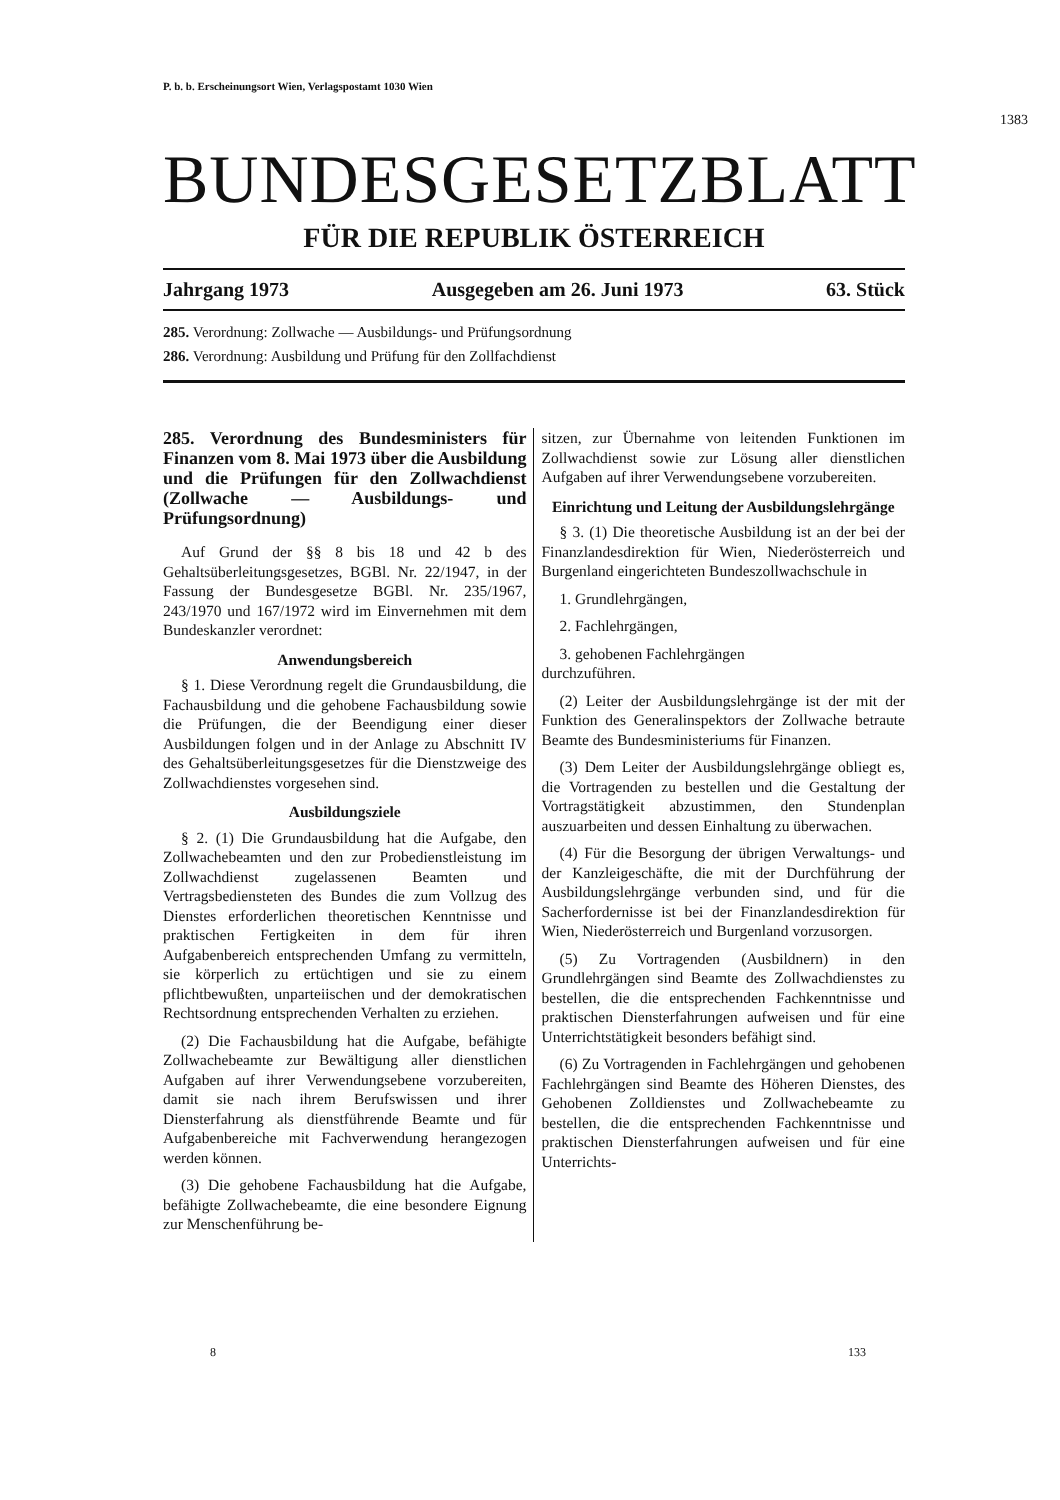P. b. b. Erscheinungsort Wien, Verlagspostamt 1030 Wien
1383
BUNDESGESETZBLATT
FÜR DIE REPUBLIK ÖSTERREICH
Jahrgang 1973 Ausgegeben am 26. Juni 1973 63. Stück
285. Verordnung: Zollwache — Ausbildungs- und Prüfungsordnung
286. Verordnung: Ausbildung und Prüfung für den Zollfachdienst
285. Verordnung des Bundesministers für Finanzen vom 8. Mai 1973 über die Ausbildung und die Prüfungen für den Zollwachdienst (Zollwache — Ausbildungs- und Prüfungsordnung)
Auf Grund der §§ 8 bis 18 und 42 b des Gehaltsüberleitungsgesetzes, BGBl. Nr. 22/1947, in der Fassung der Bundesgesetze BGBl. Nr. 235/1967, 243/1970 und 167/1972 wird im Einvernehmen mit dem Bundeskanzler verordnet:
Anwendungsbereich
§ 1. Diese Verordnung regelt die Grundausbildung, die Fachausbildung und die gehobene Fachausbildung sowie die Prüfungen, die der Beendigung einer dieser Ausbildungen folgen und in der Anlage zu Abschnitt IV des Gehaltsüberleitungsgesetzes für die Dienstzweige des Zollwachdienstes vorgesehen sind.
Ausbildungsziele
§ 2. (1) Die Grundausbildung hat die Aufgabe, den Zollwachebeamten und den zur Probedienstleistung im Zollwachdienst zugelassenen Beamten und Vertragsbediensteten des Bundes die zum Vollzug des Dienstes erforderlichen theoretischen Kenntnisse und praktischen Fertigkeiten in dem für ihren Aufgabenbereich entsprechenden Umfang zu vermitteln, sie körperlich zu ertüchtigen und sie zu einem pflichtbewußten, unparteiischen und der demokratischen Rechtsordnung entsprechenden Verhalten zu erziehen.
(2) Die Fachausbildung hat die Aufgabe, befähigte Zollwachebeamte zur Bewältigung aller dienstlichen Aufgaben auf ihrer Verwendungsebene vorzubereiten, damit sie nach ihrem Berufswissen und ihrer Diensterfahrung als dienstführende Beamte und für Aufgabenbereiche mit Fachverwendung herangezogen werden können.
(3) Die gehobene Fachausbildung hat die Aufgabe, befähigte Zollwachebeamte, die eine besondere Eignung zur Menschenführung be-
sitzen, zur Übernahme von leitenden Funktionen im Zollwachdienst sowie zur Lösung aller dienstlichen Aufgaben auf ihrer Verwendungsebene vorzubereiten.
Einrichtung und Leitung der Ausbildungslehrgänge
§ 3. (1) Die theoretische Ausbildung ist an der bei der Finanzlandesdirektion für Wien, Niederösterreich und Burgenland eingerichteten Bundeszollwachschule in
1. Grundlehrgängen,
2. Fachlehrgängen,
3. gehobenen Fachlehrgängen
durchzuführen.
(2) Leiter der Ausbildungslehrgänge ist der mit der Funktion des Generalinspektors der Zollwache betraute Beamte des Bundesministeriums für Finanzen.
(3) Dem Leiter der Ausbildungslehrgänge obliegt es, die Vortragenden zu bestellen und die Gestaltung der Vortragstätigkeit abzustimmen, den Stundenplan auszuarbeiten und dessen Einhaltung zu überwachen.
(4) Für die Besorgung der übrigen Verwaltungs- und der Kanzleigeschäfte, die mit der Durchführung der Ausbildungslehrgänge verbunden sind, und für die Sacherfordernisse ist bei der Finanzlandesdirektion für Wien, Niederösterreich und Burgenland vorzusorgen.
(5) Zu Vortragenden (Ausbildnern) in den Grundlehrgängen sind Beamte des Zollwachdienstes zu bestellen, die die entsprechenden Fachkenntnisse und praktischen Diensterfahrungen aufweisen und für eine Unterrichtstätigkeit besonders befähigt sind.
(6) Zu Vortragenden in Fachlehrgängen und gehobenen Fachlehrgängen sind Beamte des Höheren Dienstes, des Gehobenen Zolldienstes und Zollwachebeamte zu bestellen, die die entsprechenden Fachkenntnisse und praktischen Diensterfahrungen aufweisen und für eine Unterrichts-
8 133